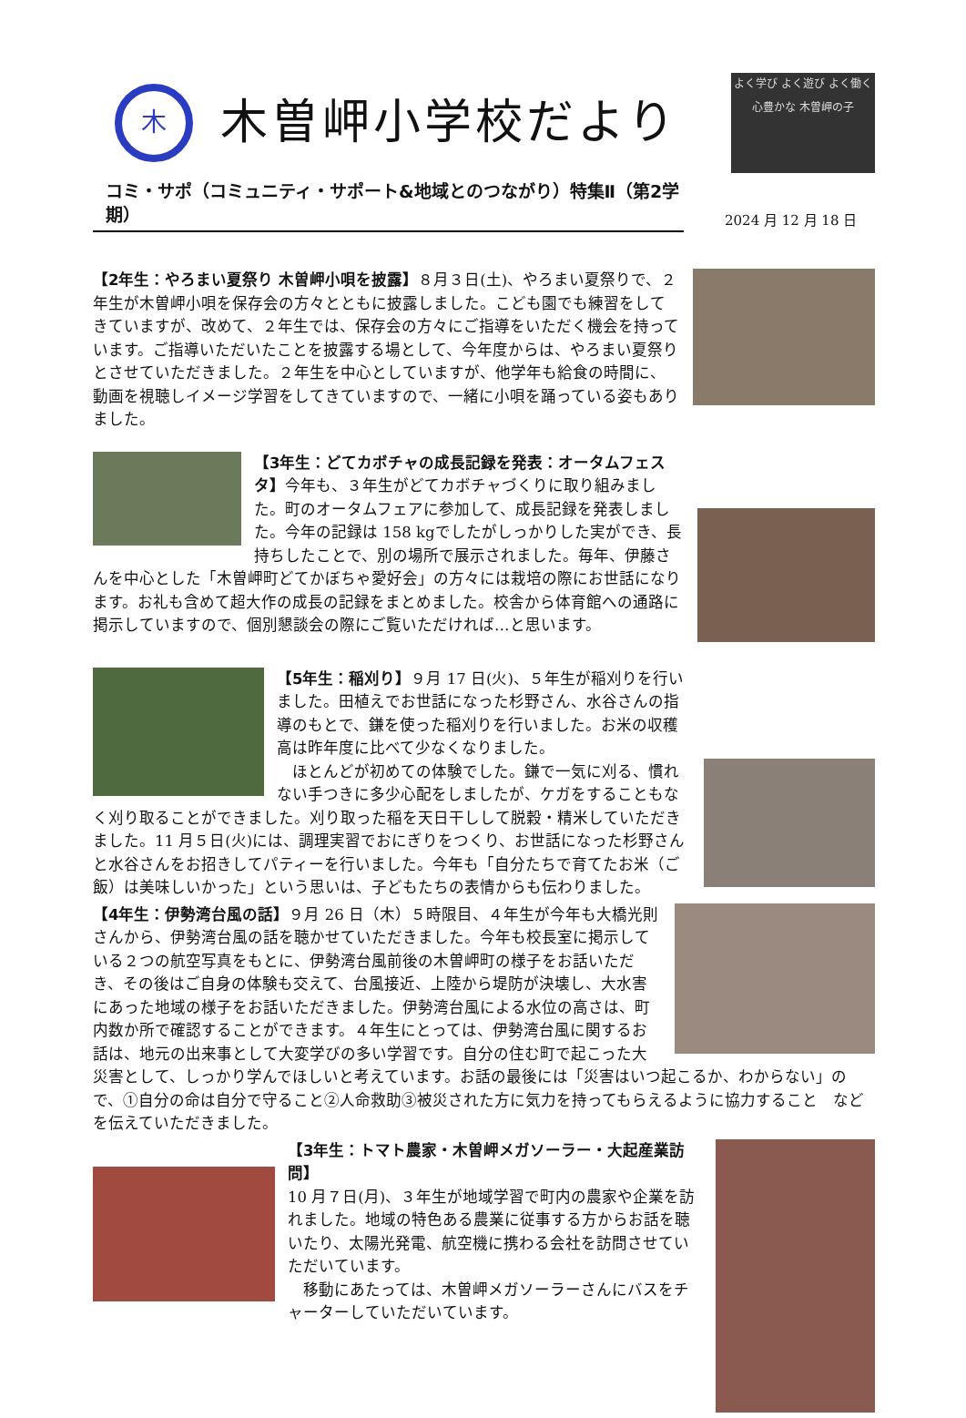木
木曽岬小学校だより
よく学び よく遊び よく働く 心豊かな 木曽岬の子
コミ・サポ（コミュニティ・サポート&地域とのつながり）特集Ⅱ（第2学期）
2024 月 12 月 18 日
【2年生：やろまい夏祭り 木曽岬小唄を披露】８月３日(土)、やろまい夏祭りで、２年生が木曽岬小唄を保存会の方々とともに披露しました。こども園でも練習をしてきていますが、改めて、２年生では、保存会の方々にご指導をいただく機会を持っています。ご指導いただいたことを披露する場として、今年度からは、やろまい夏祭りとさせていただきました。２年生を中心としていますが、他学年も給食の時間に、動画を視聴しイメージ学習をしてきていますので、一緒に小唄を踊っている姿もありました。
【3年生：どてカボチャの成長記録を発表：オータムフェスタ】今年も、３年生がどてカボチャづくりに取り組みました。町のオータムフェアに参加して、成長記録を発表しました。今年の記録は 158 kgでしたがしっかりした実ができ、長持ちしたことで、別の場所で展示されました。毎年、伊藤さんを中心とした「木曽岬町どてかぼちゃ愛好会」の方々には栽培の際にお世話になります。お礼も含めて超大作の成長の記録をまとめました。校舎から体育館への通路に掲示していますので、個別懇談会の際にご覧いただければ…と思います。
【5年生：稲刈り】９月 17 日(火)、５年生が稲刈りを行いました。田植えでお世話になった杉野さん、水谷さんの指導のもとで、鎌を使った稲刈りを行いました。お米の収穫高は昨年度に比べて少なくなりました。
　ほとんどが初めての体験でした。鎌で一気に刈る、慣れない手つきに多少心配をしましたが、ケガをすることもなく刈り取ることができました。刈り取った稲を天日干しして脱穀・精米していただきました。11 月５日(火)には、調理実習でおにぎりをつくり、お世話になった杉野さんと水谷さんをお招きしてパティーを行いました。今年も「自分たちで育てたお米（ご飯）は美味しいかった」という思いは、子どもたちの表情からも伝わりました。
【4年生：伊勢湾台風の話】９月 26 日（木）５時限目、４年生が今年も大橋光則さんから、伊勢湾台風の話を聴かせていただきました。今年も校長室に掲示している２つの航空写真をもとに、伊勢湾台風前後の木曽岬町の様子をお話いただき、その後はご自身の体験も交えて、台風接近、上陸から堤防が決壊し、大水害にあった地域の様子をお話いただきました。伊勢湾台風による水位の高さは、町内数か所で確認することができます。４年生にとっては、伊勢湾台風に関するお話は、地元の出来事として大変学びの多い学習です。自分の住む町で起こった大災害として、しっかり学んでほしいと考えています。お話の最後には「災害はいつ起こるか、わからない」ので、①自分の命は自分で守ること②人命救助③被災された方に気力を持ってもらえるように協力すること　などを伝えていただきました。
【3年生：トマト農家・木曽岬メガソーラー・大起産業訪問】
10 月７日(月)、３年生が地域学習で町内の農家や企業を訪れました。地域の特色ある農業に従事する方からお話を聴いたり、太陽光発電、航空機に携わる会社を訪問させていただいています。
　移動にあたっては、木曽岬メガソーラーさんにバスをチャーターしていただいています。